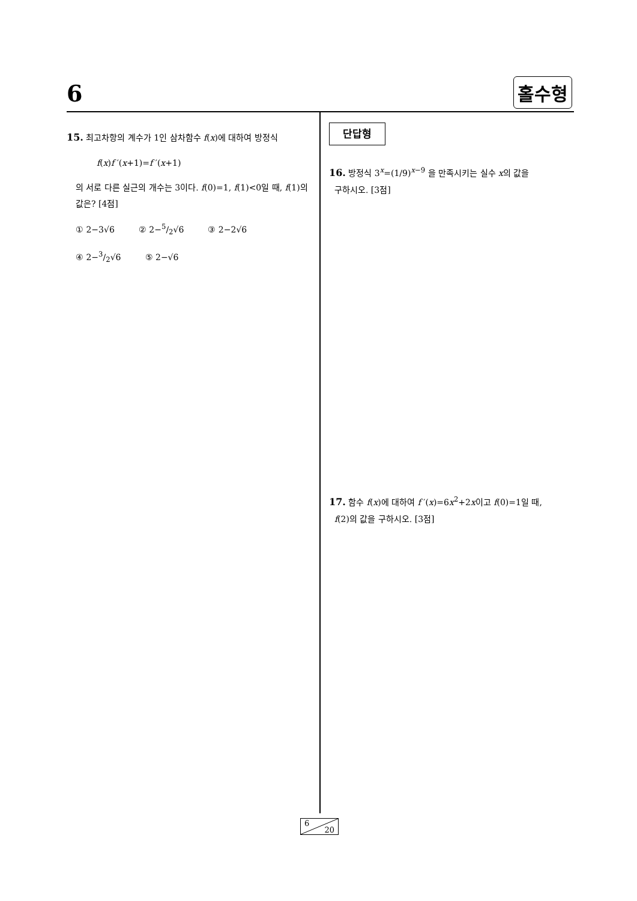6 홀수형
15. 최고차항의 계수가 1인 삼차함수 f(x)에 대하여 방정식
f(x)f ′(x+1)=f ′(x+1)
의 서로 다른 실근의 개수는 3이다. f(0)=1, f(1)<0일 때, f(1)의 값은? [4점]
① 2−3√6 ② 2−5/2√6 ③ 2−2√6
④ 2−3/2√6 ⑤ 2−√6
단답형
16. 방정식 3<sup>x</sup>=(1/9)<sup>x−9</sup> 을 만족시키는 실수 x의 값을
구하시오. [3점]
17. 함수 f(x)에 대하여 f ′(x)=6x<sup>2</sup>+2x이고 f(0)=1일 때,
f(2)의 값을 구하시오. [3점]
6
20